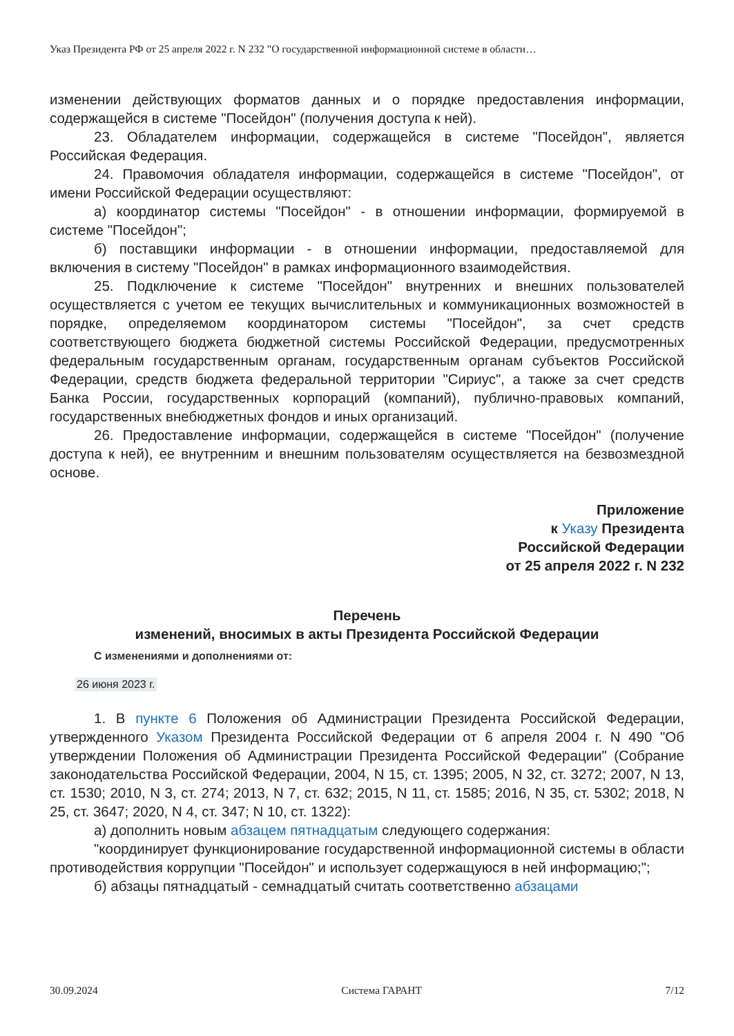Указ Президента РФ от 25 апреля 2022 г. N 232 "О государственной информационной системе в области…
изменении действующих форматов данных и о порядке предоставления информации, содержащейся в системе "Посейдон" (получения доступа к ней).
23. Обладателем информации, содержащейся в системе "Посейдон", является Российская Федерация.
24. Правомочия обладателя информации, содержащейся в системе "Посейдон", от имени Российской Федерации осуществляют:
а) координатор системы "Посейдон" - в отношении информации, формируемой в системе "Посейдон";
б) поставщики информации - в отношении информации, предоставляемой для включения в систему "Посейдон" в рамках информационного взаимодействия.
25. Подключение к системе "Посейдон" внутренних и внешних пользователей осуществляется с учетом ее текущих вычислительных и коммуникационных возможностей в порядке, определяемом координатором системы "Посейдон", за счет средств соответствующего бюджета бюджетной системы Российской Федерации, предусмотренных федеральным государственным органам, государственным органам субъектов Российской Федерации, средств бюджета федеральной территории "Сириус", а также за счет средств Банка России, государственных корпораций (компаний), публично-правовых компаний, государственных внебюджетных фондов и иных организаций.
26. Предоставление информации, содержащейся в системе "Посейдон" (получение доступа к ней), ее внутренним и внешним пользователям осуществляется на безвозмездной основе.
Приложение
к Указу Президента
Российской Федерации
от 25 апреля 2022 г. N 232
Перечень
изменений, вносимых в акты Президента Российской Федерации
С изменениями и дополнениями от:
26 июня 2023 г.
1. В пункте 6 Положения об Администрации Президента Российской Федерации, утвержденного Указом Президента Российской Федерации от 6 апреля 2004 г. N 490 "Об утверждении Положения об Администрации Президента Российской Федерации" (Собрание законодательства Российской Федерации, 2004, N 15, ст. 1395; 2005, N 32, ст. 3272; 2007, N 13, ст. 1530; 2010, N 3, ст. 274; 2013, N 7, ст. 632; 2015, N 11, ст. 1585; 2016, N 35, ст. 5302; 2018, N 25, ст. 3647; 2020, N 4, ст. 347; N 10, ст. 1322):
а) дополнить новым абзацем пятнадцатым следующего содержания:
"координирует функционирование государственной информационной системы в области противодействия коррупции "Посейдон" и использует содержащуюся в ней информацию;";
б) абзацы пятнадцатый - семнадцатый считать соответственно абзацами
30.09.2024 Система ГАРАНТ 7/12